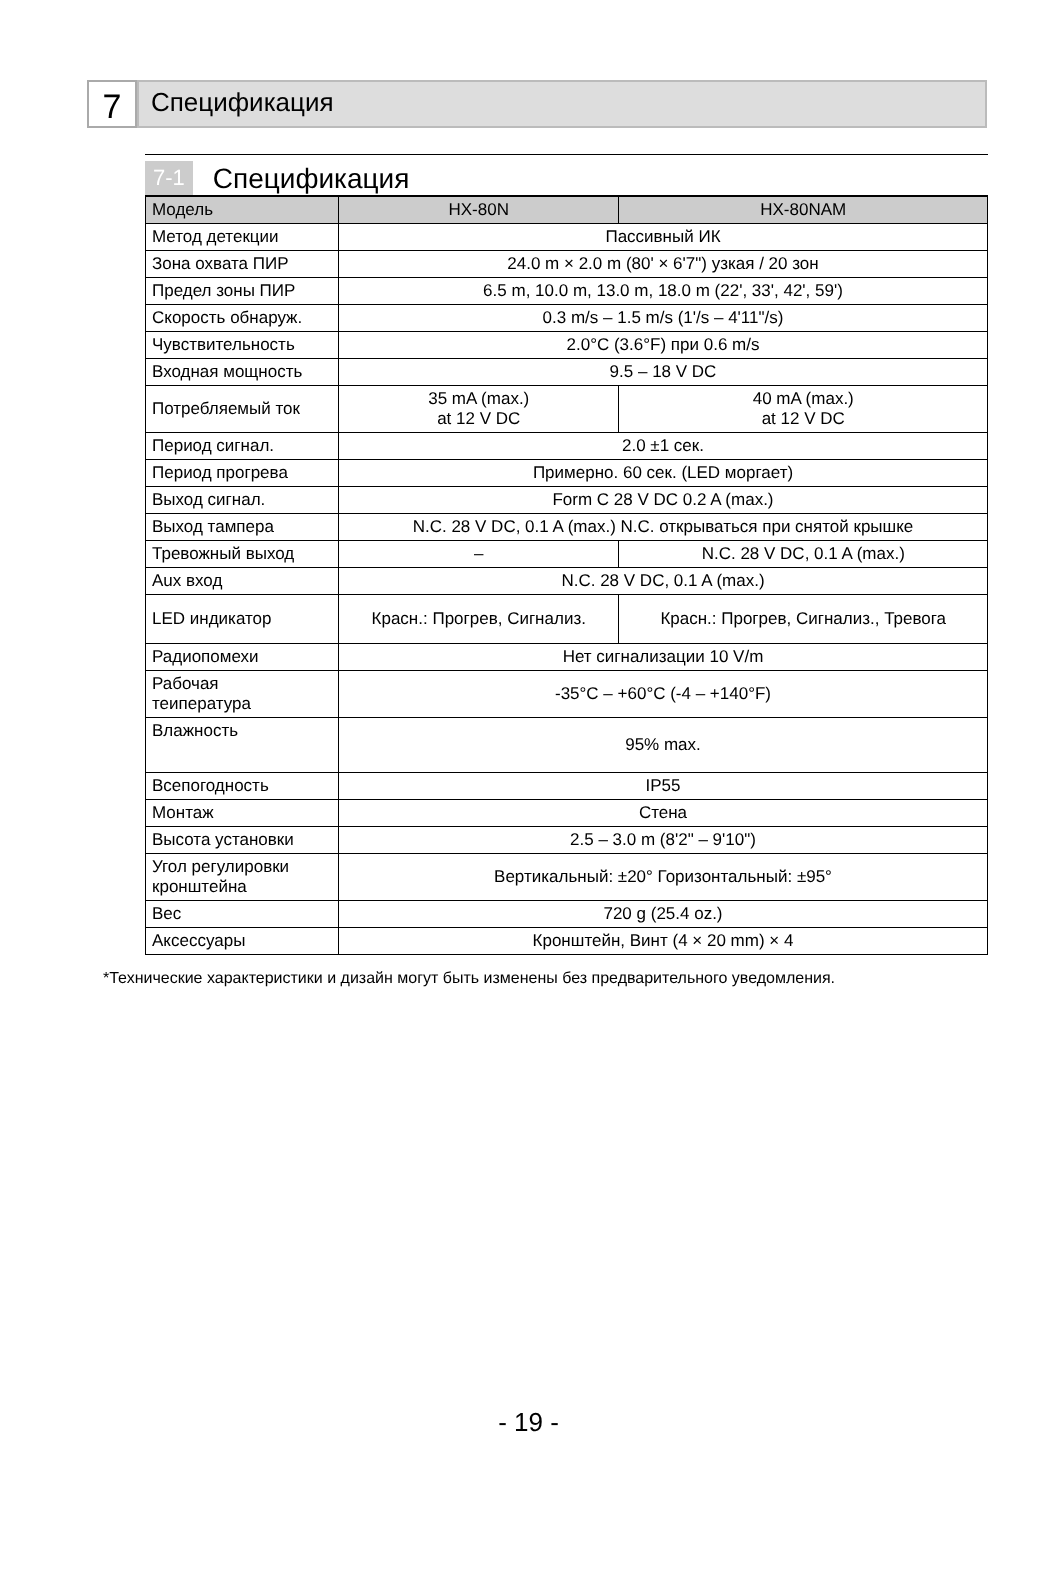7
Спецификация
7-1 Спецификация
| Модель | HX-80N | HX-80NAM |
| --- | --- | --- |
| Метод детекции | Пассивный ИК | |
| Зона охвата ПИР | 24.0 m × 2.0 m (80' × 6'7") узкая / 20 зон | |
| Предел зоны ПИР | 6.5 m, 10.0 m, 13.0 m, 18.0 m (22', 33', 42', 59') | |
| Скорость обнаруж. | 0.3 m/s – 1.5 m/s (1'/s – 4'11"/s) | |
| Чувствительность | 2.0°C (3.6°F) при 0.6 m/s | |
| Входная мощность | 9.5 – 18 V DC | |
| Потребляемый ток | 35 mA (max.) at 12 V DC | 40 mA (max.) at 12 V DC |
| Период сигнал. | 2.0 ±1 сек. | |
| Период прогрева | Примерно. 60 сек. (LED моргает) | |
| Выход сигнал. | Form C 28 V DC 0.2 A (max.) | |
| Выход тампера | N.C. 28 V DC, 0.1 A (max.) N.C. открываться при снятой крышке | |
| Тревожный выход | – | N.C. 28 V DC, 0.1 A (max.) |
| Aux вход | N.C. 28 V DC, 0.1 A (max.) | |
| LED индикатор | Красн.: Прогрев, Сигнализ. | Красн.: Прогрев, Сигнализ., Тревога |
| Радиопомехи | Нет сигнализации 10 V/m | |
| Рабочая теипература | -35°C – +60°C (-4 – +140°F) | |
| Влажность | 95% max. | |
| Всепогодность | IP55 | |
| Монтаж | Стена | |
| Высота установки | 2.5 – 3.0 m (8'2" – 9'10") | |
| Угол регулировки кронштейна | Вертикальный: ±20° Горизонтальный: ±95° | |
| Вес | 720 g (25.4 oz.) | |
| Аксессуары | Кронштейн, Винт (4 × 20 mm) × 4 | |
*Технические характеристики и дизайн могут быть изменены без предварительного уведомления.
- 19 -